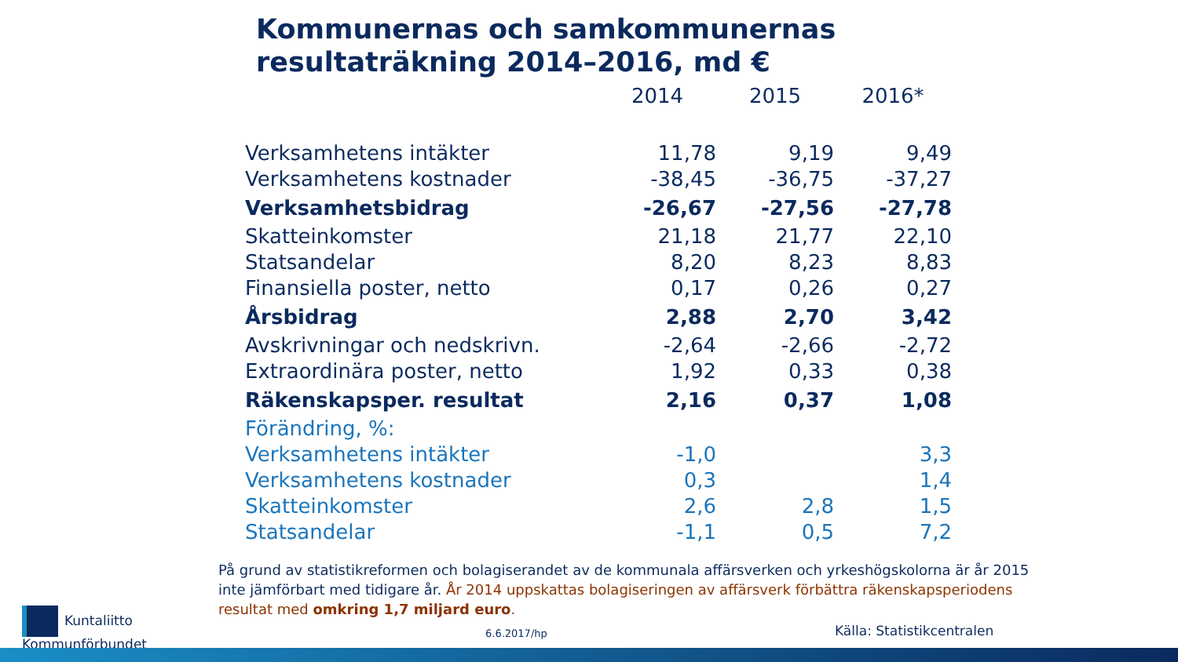Kommunernas och samkommunernas
resultaträkning 2014–2016, md €
| | 2014 | 2015 | 2016* |
| --- | --- | --- | --- |
| Verksamhetens intäkter | 11,78 | 9,19 | 9,49 |
| Verksamhetens kostnader | -38,45 | -36,75 | -37,27 |
| Verksamhetsbidrag | -26,67 | -27,56 | -27,78 |
| Skatteinkomster | 21,18 | 21,77 | 22,10 |
| Statsandelar | 8,20 | 8,23 | 8,83 |
| Finansiella poster, netto | 0,17 | 0,26 | 0,27 |
| Årsbidrag | 2,88 | 2,70 | 3,42 |
| Avskrivningar och nedskrivn. | -2,64 | -2,66 | -2,72 |
| Extraordinära poster, netto | 1,92 | 0,33 | 0,38 |
| Räkenskapsper. resultat | 2,16 | 0,37 | 1,08 |
| Förändring, %: | | | |
| Verksamhetens intäkter | -1,0 | | 3,3 |
| Verksamhetens kostnader | 0,3 | | 1,4 |
| Skatteinkomster | 2,6 | 2,8 | 1,5 |
| Statsandelar | -1,1 | 0,5 | 7,2 |
På grund av statistikreformen och bolagiserandet av de kommunala affärsverken och yrkeshögskolorna är år 2015 inte jämförbart med tidigare år. År 2014 uppskattas bolagiseringen av affärsverk förbättra räkenskapsperiodens resultat med omkring 1,7 miljard euro.
Kuntaliitto
Kommunförbundet
6.6.2017/hp Källa: Statistikcentralen